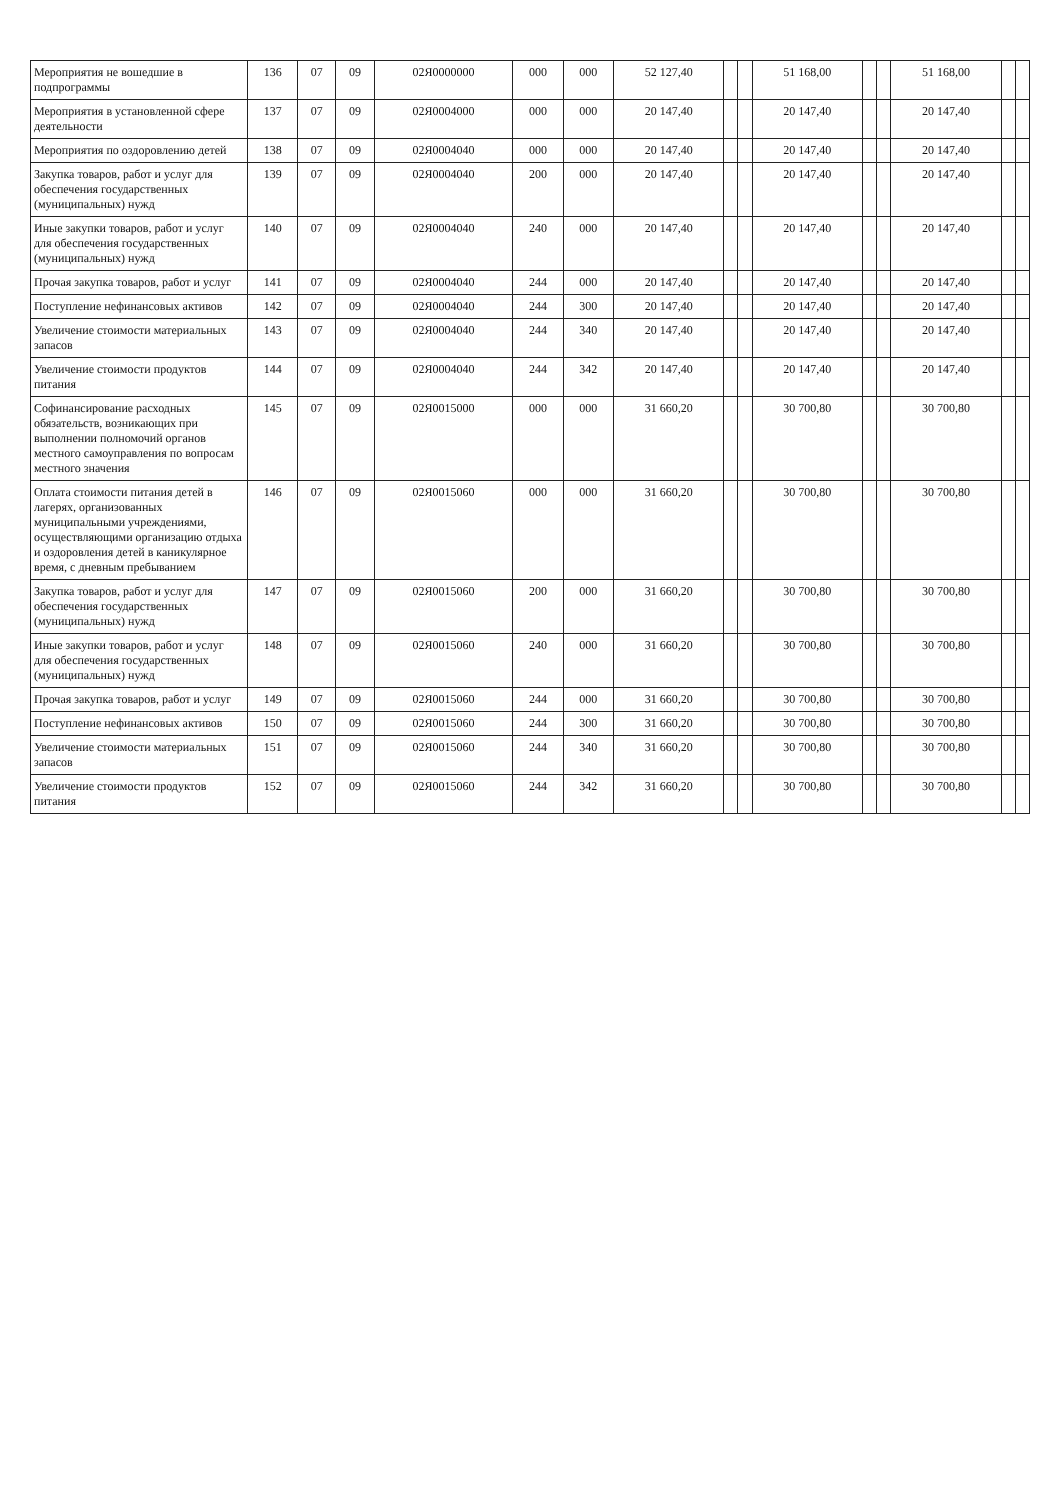| Мероприятия не вошедшие в подпрограммы | 136 | 07 | 09 | 02Я0000000 | 000 | 000 | 52 127,40 | | | 51 168,00 | | | 51 168,00 | | |
| Мероприятия в установленной сфере деятельности | 137 | 07 | 09 | 02Я0004000 | 000 | 000 | 20 147,40 | | | 20 147,40 | | | 20 147,40 | | |
| Мероприятия по оздоровлению детей | 138 | 07 | 09 | 02Я0004040 | 000 | 000 | 20 147,40 | | | 20 147,40 | | | 20 147,40 | | |
| Закупка товаров, работ и услуг для обеспечения государственных (муниципальных) нужд | 139 | 07 | 09 | 02Я0004040 | 200 | 000 | 20 147,40 | | | 20 147,40 | | | 20 147,40 | | |
| Иные закупки товаров, работ и услуг для обеспечения государственных (муниципальных) нужд | 140 | 07 | 09 | 02Я0004040 | 240 | 000 | 20 147,40 | | | 20 147,40 | | | 20 147,40 | | |
| Прочая закупка товаров, работ и услуг | 141 | 07 | 09 | 02Я0004040 | 244 | 000 | 20 147,40 | | | 20 147,40 | | | 20 147,40 | | |
| Поступление нефинансовых активов | 142 | 07 | 09 | 02Я0004040 | 244 | 300 | 20 147,40 | | | 20 147,40 | | | 20 147,40 | | |
| Увеличение стоимости материальных запасов | 143 | 07 | 09 | 02Я0004040 | 244 | 340 | 20 147,40 | | | 20 147,40 | | | 20 147,40 | | |
| Увеличение стоимости продуктов питания | 144 | 07 | 09 | 02Я0004040 | 244 | 342 | 20 147,40 | | | 20 147,40 | | | 20 147,40 | | |
| Софинансирование расходных обязательств, возникающих при выполнении полномочий органов местного самоуправления по вопросам местного значения | 145 | 07 | 09 | 02Я0015000 | 000 | 000 | 31 660,20 | | | 30 700,80 | | | 30 700,80 | | |
| Оплата стоимости питания детей в лагерях, организованных муниципальными учреждениями, осуществляющими организацию отдыха и оздоровления детей в каникулярное время, с дневным пребыванием | 146 | 07 | 09 | 02Я0015060 | 000 | 000 | 31 660,20 | | | 30 700,80 | | | 30 700,80 | | |
| Закупка товаров, работ и услуг для обеспечения государственных (муниципальных) нужд | 147 | 07 | 09 | 02Я0015060 | 200 | 000 | 31 660,20 | | | 30 700,80 | | | 30 700,80 | | |
| Иные закупки товаров, работ и услуг для обеспечения государственных (муниципальных) нужд | 148 | 07 | 09 | 02Я0015060 | 240 | 000 | 31 660,20 | | | 30 700,80 | | | 30 700,80 | | |
| Прочая закупка товаров, работ и услуг | 149 | 07 | 09 | 02Я0015060 | 244 | 000 | 31 660,20 | | | 30 700,80 | | | 30 700,80 | | |
| Поступление нефинансовых активов | 150 | 07 | 09 | 02Я0015060 | 244 | 300 | 31 660,20 | | | 30 700,80 | | | 30 700,80 | | |
| Увеличение стоимости материальных запасов | 151 | 07 | 09 | 02Я0015060 | 244 | 340 | 31 660,20 | | | 30 700,80 | | | 30 700,80 | | |
| Увеличение стоимости продуктов питания | 152 | 07 | 09 | 02Я0015060 | 244 | 342 | 31 660,20 | | | 30 700,80 | | | 30 700,80 | | |